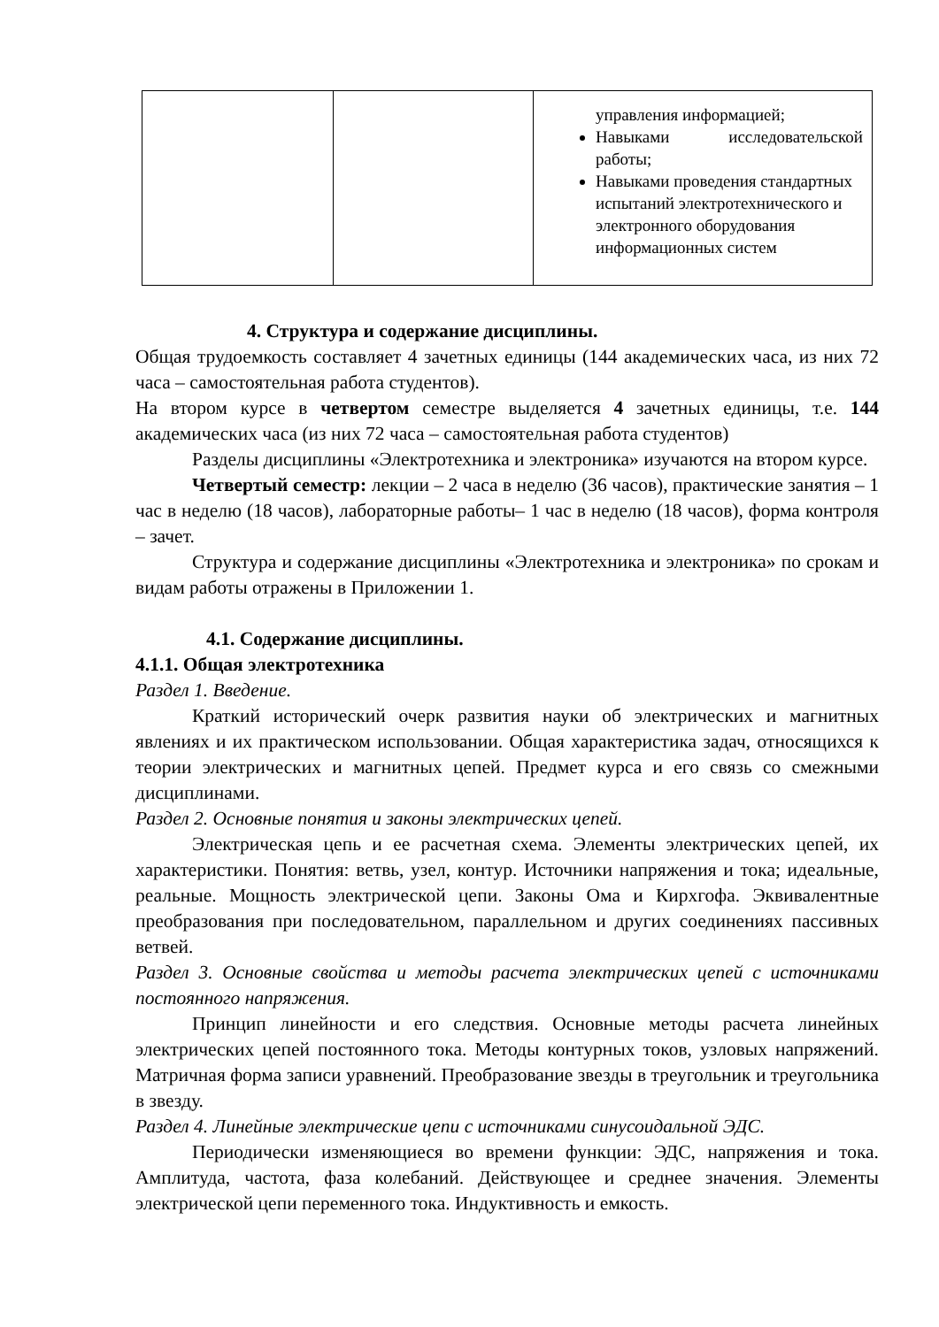| | | управления информацией; Навыками исследовательской работы; Навыками проведения стандартных испытаний электротехнического и электронного оборудования информационных систем |
4. Структура и содержание дисциплины.
Общая трудоемкость составляет 4 зачетных единицы (144 академических часа, из них 72 часа – самостоятельная работа студентов).
На втором курсе в четвертом семестре выделяется 4 зачетных единицы, т.е. 144 академических часа (из них 72 часа – самостоятельная работа студентов)
Разделы дисциплины «Электротехника и электроника» изучаются на втором курсе.
Четвертый семестр: лекции – 2 часа в неделю (36 часов), практические занятия – 1 час в неделю (18 часов), лабораторные работы– 1 час в неделю (18 часов), форма контроля – зачет.
Структура и содержание дисциплины «Электротехника и электроника» по срокам и видам работы отражены в Приложении 1.
4.1. Содержание дисциплины.
4.1.1. Общая электротехника
Раздел 1. Введение.
Краткий исторический очерк развития науки об электрических и магнитных явлениях и их практическом использовании. Общая характеристика задач, относящихся к теории электрических и магнитных цепей. Предмет курса и его связь со смежными дисциплинами.
Раздел 2. Основные понятия и законы электрических цепей.
Электрическая цепь и ее расчетная схема. Элементы электрических цепей, их характеристики. Понятия: ветвь, узел, контур. Источники напряжения и тока; идеальные, реальные. Мощность электрической цепи. Законы Ома и Кирхгофа. Эквивалентные преобразования при последовательном, параллельном и других соединениях пассивных ветвей.
Раздел 3. Основные свойства и методы расчета электрических цепей с источниками постоянного напряжения.
Принцип линейности и его следствия. Основные методы расчета линейных электрических цепей постоянного тока. Методы контурных токов, узловых напряжений. Матричная форма записи уравнений. Преобразование звезды в треугольник и треугольника в звезду.
Раздел 4. Линейные электрические цепи с источниками синусоидальной ЭДС.
Периодически изменяющиеся во времени функции: ЭДС, напряжения и тока. Амплитуда, частота, фаза колебаний. Действующее и среднее значения. Элементы электрической цепи переменного тока. Индуктивность и емкость.